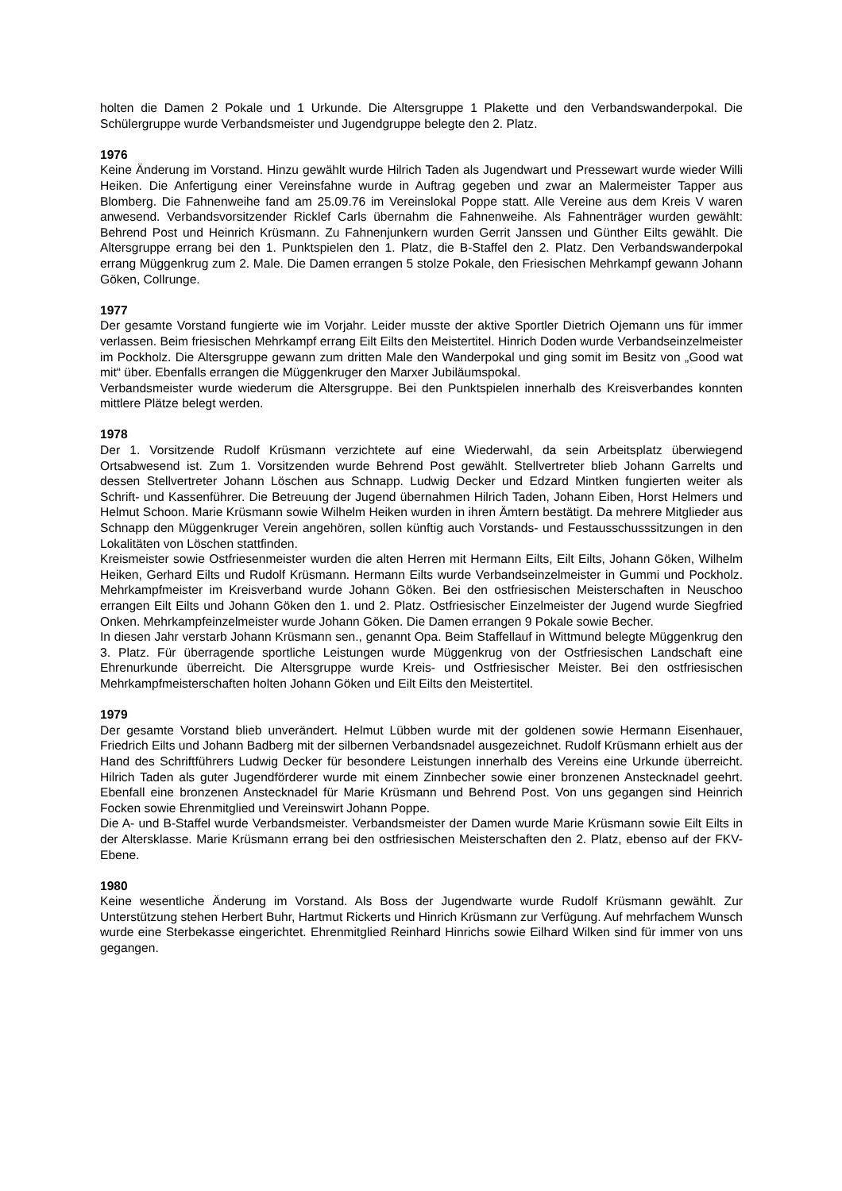holten die Damen 2 Pokale und 1 Urkunde. Die Altersgruppe 1 Plakette und den Verbandswanderpokal. Die Schülergruppe wurde Verbandsmeister und Jugendgruppe belegte den 2. Platz.
1976
Keine Änderung im Vorstand. Hinzu gewählt wurde Hilrich Taden als Jugendwart und Pressewart wurde wieder Willi Heiken. Die Anfertigung einer Vereinsfahne wurde in Auftrag gegeben und zwar an Malermeister Tapper aus Blomberg. Die Fahnenweihe fand am 25.09.76 im Vereinslokal Poppe statt. Alle Vereine aus dem Kreis V waren anwesend. Verbandsvorsitzender Ricklef Carls übernahm die Fahnenweihe. Als Fahnenträger wurden gewählt: Behrend Post und Heinrich Krüsmann. Zu Fahnenjunkern wurden Gerrit Janssen und Günther Eilts gewählt. Die Altersgruppe errang bei den 1. Punktspielen den 1. Platz, die B-Staffel den 2. Platz. Den Verbandswanderpokal errang Müggenkrug zum 2. Male. Die Damen errangen 5 stolze Pokale, den Friesischen Mehrkampf gewann Johann Göken, Collrunge.
1977
Der gesamte Vorstand fungierte wie im Vorjahr. Leider musste der aktive Sportler Dietrich Ojemann uns für immer verlassen. Beim friesischen Mehrkampf errang Eilt Eilts den Meistertitel. Hinrich Doden wurde Verbandseinzelmeister im Pockholz. Die Altersgruppe gewann zum dritten Male den Wanderpokal und ging somit im Besitz von „Good wat mit“ über. Ebenfalls errangen die Müggenkruger den Marxer Jubiläumspokal.
Verbandsmeister wurde wiederum die Altersgruppe. Bei den Punktspielen innerhalb des Kreisverbandes konnten mittlere Plätze belegt werden.
1978
Der 1. Vorsitzende Rudolf Krüsmann verzichtete auf eine Wiederwahl, da sein Arbeitsplatz überwiegend Ortsabwesend ist. Zum 1. Vorsitzenden wurde Behrend Post gewählt. Stellvertreter blieb Johann Garrelts und dessen Stellvertreter Johann Löschen aus Schnapp. Ludwig Decker und Edzard Mintken fungierten weiter als Schrift- und Kassenführer. Die Betreuung der Jugend übernahmen Hilrich Taden, Johann Eiben, Horst Helmers und Helmut Schoon. Marie Krüsmann sowie Wilhelm Heiken wurden in ihren Ämtern bestätigt. Da mehrere Mitglieder aus Schnapp den Müggenkruger Verein angehören, sollen künftig auch Vorstands- und Festausschusssitzungen in den Lokalitäten von Löschen stattfinden.
Kreismeister sowie Ostfriesenmeister wurden die alten Herren mit Hermann Eilts, Eilt Eilts, Johann Göken, Wilhelm Heiken, Gerhard Eilts und Rudolf Krüsmann. Hermann Eilts wurde Verbandseinzelmeister in Gummi und Pockholz. Mehrkampfmeister im Kreisverband wurde Johann Göken. Bei den ostfriesischen Meisterschaften in Neuschoo errangen Eilt Eilts und Johann Göken den 1. und 2. Platz. Ostfriesischer Einzelmeister der Jugend wurde Siegfried Onken. Mehrkampfeinzelmeister wurde Johann Göken. Die Damen errangen 9 Pokale sowie Becher.
In diesen Jahr verstarb Johann Krüsmann sen., genannt Opa. Beim Staffellauf in Wittmund belegte Müggenkrug den 3. Platz. Für überragende sportliche Leistungen wurde Müggenkrug von der Ostfriesischen Landschaft eine Ehrenurkunde überreicht. Die Altersgruppe wurde Kreis- und Ostfriesischer Meister. Bei den ostfriesischen Mehrkampfmeisterschaften holten Johann Göken und Eilt Eilts den Meistertitel.
1979
Der gesamte Vorstand blieb unverändert. Helmut Lübben wurde mit der goldenen sowie Hermann Eisenhauer, Friedrich Eilts und Johann Badberg mit der silbernen Verbandsnadel ausgezeichnet. Rudolf Krüsmann erhielt aus der Hand des Schriftführers Ludwig Decker für besondere Leistungen innerhalb des Vereins eine Urkunde überreicht. Hilrich Taden als guter Jugendförderer wurde mit einem Zinnbecher sowie einer bronzenen Anstecknadel geehrt. Ebenfall eine bronzenen Anstecknadel für Marie Krüsmann und Behrend Post. Von uns gegangen sind Heinrich Focken sowie Ehrenmitglied und Vereinswirt Johann Poppe.
Die A- und B-Staffel wurde Verbandsmeister. Verbandsmeister der Damen wurde Marie Krüsmann sowie Eilt Eilts in der Altersklasse. Marie Krüsmann errang bei den ostfriesischen Meisterschaften den 2. Platz, ebenso auf der FKV-Ebene.
1980
Keine wesentliche Änderung im Vorstand. Als Boss der Jugendwarte wurde Rudolf Krüsmann gewählt. Zur Unterstützung stehen Herbert Buhr, Hartmut Rickerts und Hinrich Krüsmann zur Verfügung. Auf mehrfachem Wunsch wurde eine Sterbekasse eingerichtet. Ehrenmitglied Reinhard Hinrichs sowie Eilhard Wilken sind für immer von uns gegangen.